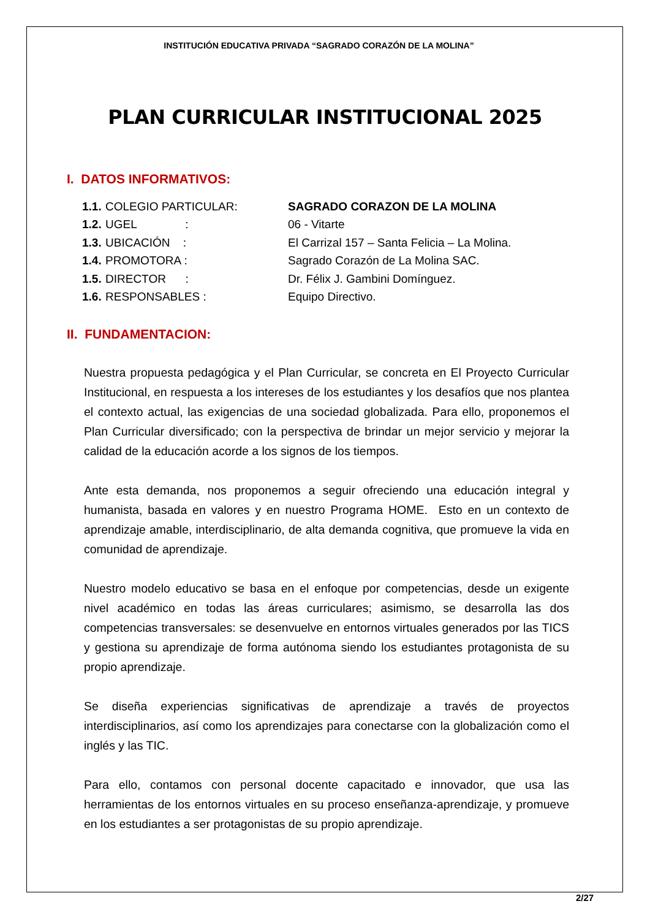INSTITUCIÓN EDUCATIVA PRIVADA “SAGRADO CORAZÓN DE LA MOLINA”
PLAN CURRICULAR INSTITUCIONAL 2025
I. DATOS INFORMATIVOS:
| 1.1. | COLEGIO PARTICULAR: | SAGRADO CORAZON DE LA MOLINA |
| 1.2. | UGEL : | 06 - Vitarte |
| 1.3. | UBICACIÓN : | El Carrizal 157 – Santa Felicia – La Molina. |
| 1.4. | PROMOTORA : | Sagrado Corazón de La Molina SAC. |
| 1.5. | DIRECTOR : | Dr. Félix J. Gambini Domínguez. |
| 1.6. | RESPONSABLES : | Equipo Directivo. |
II. FUNDAMENTACION:
Nuestra propuesta pedagógica y el Plan Curricular, se concreta en El Proyecto Curricular Institucional, en respuesta a los intereses de los estudiantes y los desafíos que nos plantea el contexto actual, las exigencias de una sociedad globalizada. Para ello, proponemos el Plan Curricular diversificado; con la perspectiva de brindar un mejor servicio y mejorar la calidad de la educación acorde a los signos de los tiempos.
Ante esta demanda, nos proponemos a seguir ofreciendo una educación integral y humanista, basada en valores y en nuestro Programa HOME. Esto en un contexto de aprendizaje amable, interdisciplinario, de alta demanda cognitiva, que promueve la vida en comunidad de aprendizaje.
Nuestro modelo educativo se basa en el enfoque por competencias, desde un exigente nivel académico en todas las áreas curriculares; asimismo, se desarrolla las dos competencias transversales: se desenvuelve en entornos virtuales generados por las TICS y gestiona su aprendizaje de forma autónoma siendo los estudiantes protagonista de su propio aprendizaje.
Se diseña experiencias significativas de aprendizaje a través de proyectos interdisciplinarios, así como los aprendizajes para conectarse con la globalización como el inglés y las TIC.
Para ello, contamos con personal docente capacitado e innovador, que usa las herramientas de los entornos virtuales en su proceso enseñanza-aprendizaje, y promueve en los estudiantes a ser protagonistas de su propio aprendizaje.
2/27